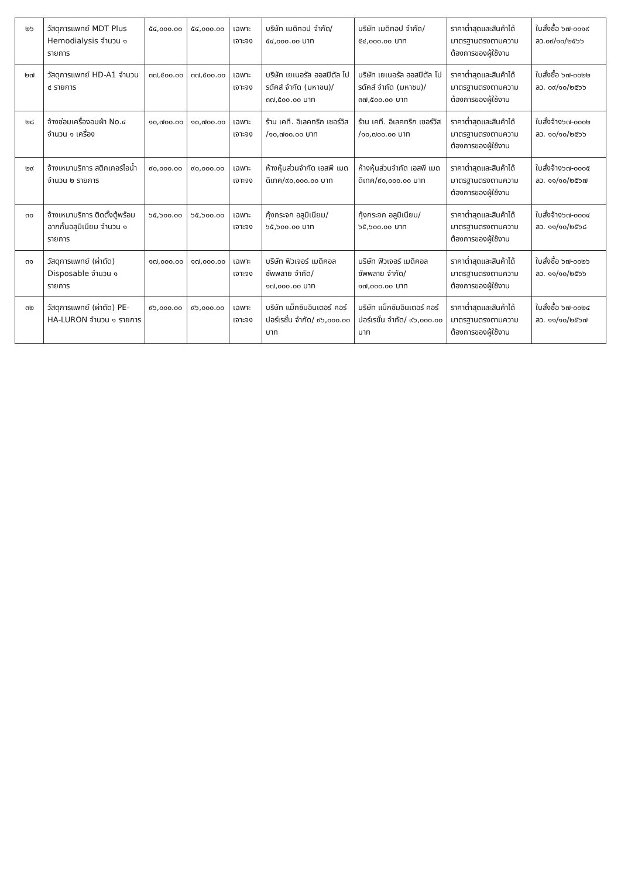| ๒๖ | วัสดุการแพทย์ MDT Plus Hemodialysis จำนวน ๑ รายการ | ๕๔,๐๐๐.๐๐ | ๕๔,๐๐๐.๐๐ | เฉพาะเจาะจง | บริษัท เมดิทอป จำกัด/ ๕๔,๐๐๐.๐๐ บาท | บริษัท เมดิทอป จำกัด/ ๕๔,๐๐๐.๐๐ บาท | ราคาต่ำสุดและสินค้าได้มาตรฐานตรงตามความต้องการของผู้ใช้งาน | ใบสั่งซื้อ ๖๗-๐๐๑๙ ลว.๐๙/๑๐/๒๕๖๖ |
| ๒๗ | วัสดุการแพทย์ HD-A1 จำนวน ๔ รายการ | ๓๗,๕๐๐.๐๐ | ๓๗,๕๐๐.๐๐ | เฉพาะเจาะจง | บริษัท เยเนอรัล ฮอสปิตัล โปรดัคส์ จำกัด (มหาชน)/๓๗,๕๐๐.๐๐ บาท | บริษัท เยเนอรัล ฮอสปิตัล โปรดัคส์ จำกัด (มหาชน)/๓๗,๕๐๐.๐๐ บาท | ราคาต่ำสุดและสินค้าได้มาตรฐานตรงตามความต้องการของผู้ใช้งาน | ใบสั่งซื้อ ๖๗-๐๐๒๒ ลว. ๐๙/๑๐/๒๕๖๖ |
| ๒๘ | จ้างซ่อมเครื่องอบผ้า No.๔ จำนวน ๑ เครื่อง | ๑๐,๗๐๐.๐๐ | ๑๐,๗๐๐.๐๐ | เฉพาะเจาะจง | ร้าน เคที. อิเลคทริก เซอร์วิส /๑๐,๗๐๐.๐๐ บาท | ร้าน เคที. อิเลคทริก เซอร์วิส /๑๐,๗๐๐.๐๐ บาท | ราคาต่ำสุดและสินค้าได้มาตรฐานตรงตามความต้องการของผู้ใช้งาน | ใบสั่งจ้าง๖๗-๐๐๐๒ ลว. ๑๐/๑๐/๒๕๖๖ |
| ๒๙ | จ้างเหมาบริการ สติกเกอร์ไอน้ำ จำนวน ๒ รายการ | ๙๐,๐๐๐.๐๐ | ๙๐,๐๐๐.๐๐ | เฉพาะเจาะจง | ห้างหุ้นส่วนจำกัด เอสพี เมดดิเทค/๙๐,๐๐๐.๐๐ บาท | ห้างหุ้นส่วนจำกัด เอสพี เมดดิเทค/๙๐,๐๐๐.๐๐ บาท | ราคาต่ำสุดและสินค้าได้มาตรฐานตรงตามความต้องการของผู้ใช้งาน | ใบสั่งจ้าง๖๗-๐๐๐๕ ลว. ๑๑/๑๐/๒๕๖๗ |
| ๓๐ | จ้างเหมาบริการ ติดตั้งตู้พร้อมฉากกั้นอลูมิเนียม จำนวน ๑ รายการ | ๖๕,๖๐๐.๐๐ | ๖๕,๖๐๐.๐๐ | เฉพาะเจาะจง | กุ้งกระจก อลูมิเนียม/ ๖๕,๖๐๐.๐๐ บาท | กุ้งกระจก อลูมิเนียม/ ๖๕,๖๐๐.๐๐ บาท | ราคาต่ำสุดและสินค้าได้มาตรฐานตรงตามความต้องการของผู้ใช้งาน | ใบสั่งจ้าง๖๗-๐๐๐๔ ลว. ๑๑/๑๐/๒๕๖๘ |
| ๓๑ | วัสดุการแพทย์ (ผ่าตัด) Disposable จำนวน ๑ รายการ | ๑๗,๐๐๐.๐๐ | ๑๗,๐๐๐.๐๐ | เฉพาะเจาะจง | บริษัท ฟิวเจอร์ เมดิคอล ซัพพลาย จำกัด/ ๑๗,๐๐๐.๐๐ บาท | บริษัท ฟิวเจอร์ เมดิคอล ซัพพลาย จำกัด/ ๑๗,๐๐๐.๐๐ บาท | ราคาต่ำสุดและสินค้าได้มาตรฐานตรงตามความต้องการของผู้ใช้งาน | ใบสั่งซื้อ ๖๗-๐๐๒๖ ลว. ๑๑/๑๐/๒๕๖๖ |
| ๓๒ | วัสดุการแพทย์ (ผ่าตัด) PE-HA-LURON จำนวน ๑ รายการ | ๙๖,๐๐๐.๐๐ | ๙๖,๐๐๐.๐๐ | เฉพาะเจาะจง | บริษัท แม็กซิมอินเตอร์ คอร์ปอร์เรชั่น จำกัด/ ๙๖,๐๐๐.๐๐ บาท | บริษัท แม็กซิมอินเตอร์ คอร์ปอร์เรชั่น จำกัด/ ๙๖,๐๐๐.๐๐ บาท | ราคาต่ำสุดและสินค้าได้มาตรฐานตรงตามความต้องการของผู้ใช้งาน | ใบสั่งซื้อ ๖๗-๐๐๒๔ ลว. ๑๑/๑๐/๒๕๖๗ |